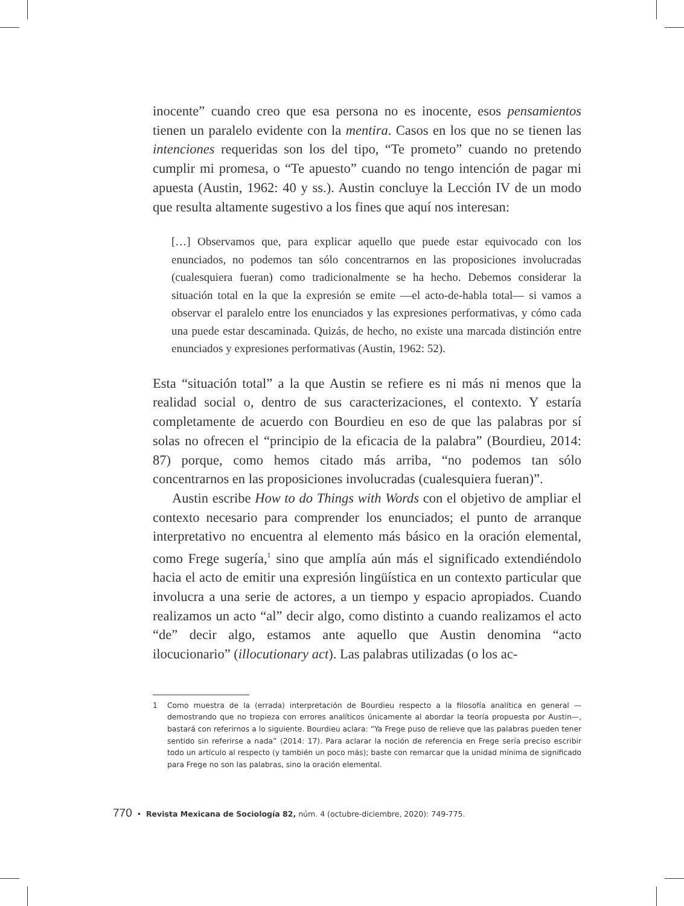inocente” cuando creo que esa persona no es inocente, esos pensamientos tienen un paralelo evidente con la mentira. Casos en los que no se tienen las intenciones requeridas son los del tipo, “Te prometo” cuando no pretendo cumplir mi promesa, o “Te apuesto” cuando no tengo intención de pagar mi apuesta (Austin, 1962: 40 y ss.). Austin concluye la Lección IV de un modo que resulta altamente sugestivo a los fines que aquí nos interesan:
[…] Observamos que, para explicar aquello que puede estar equivocado con los enunciados, no podemos tan sólo concentrarnos en las proposiciones involucradas (cualesquiera fueran) como tradicionalmente se ha hecho. Debemos considerar la situación total en la que la expresión se emite —el acto-de-habla total— si vamos a observar el paralelo entre los enunciados y las expresiones performativas, y cómo cada una puede estar descaminada. Quizás, de hecho, no existe una marcada distinción entre enunciados y expresiones performativas (Austin, 1962: 52).
Esta “situación total” a la que Austin se refiere es ni más ni menos que la realidad social o, dentro de sus caracterizaciones, el contexto. Y estaría completamente de acuerdo con Bourdieu en eso de que las palabras por sí solas no ofrecen el “principio de la eficacia de la palabra” (Bourdieu, 2014: 87) porque, como hemos citado más arriba, “no podemos tan sólo concentrarnos en las proposiciones involucradas (cualesquiera fueran)”.
Austin escribe How to do Things with Words con el objetivo de ampliar el contexto necesario para comprender los enunciados; el punto de arranque interpretativo no encuentra al elemento más básico en la oración elemental, como Frege sugería,<sup>1</sup> sino que amplía aún más el significado extendiéndolo hacia el acto de emitir una expresión lingüística en un contexto particular que involucra a una serie de actores, a un tiempo y espacio apropiados. Cuando realizamos un acto “al” decir algo, como distinto a cuando realizamos el acto “de” decir algo, estamos ante aquello que Austin denomina “acto ilocucionario” (illocutionary act). Las palabras utilizadas (o los ac-
1 Como muestra de la (errada) interpretación de Bourdieu respecto a la filosofía analítica en general —demostrando que no tropieza con errores analíticos únicamente al abordar la teoría propuesta por Austin—, bastará con referirnos a lo siguiente. Bourdieu aclara: “Ya Frege puso de relieve que las palabras pueden tener sentido sin referirse a nada” (2014: 17). Para aclarar la noción de referencia en Frege sería preciso escribir todo un artículo al respecto (y también un poco más); baste con remarcar que la unidad mínima de significado para Frege no son las palabras, sino la oración elemental.
770 • Revista Mexicana de Sociología 82, núm. 4 (octubre-diciembre, 2020): 749-775.